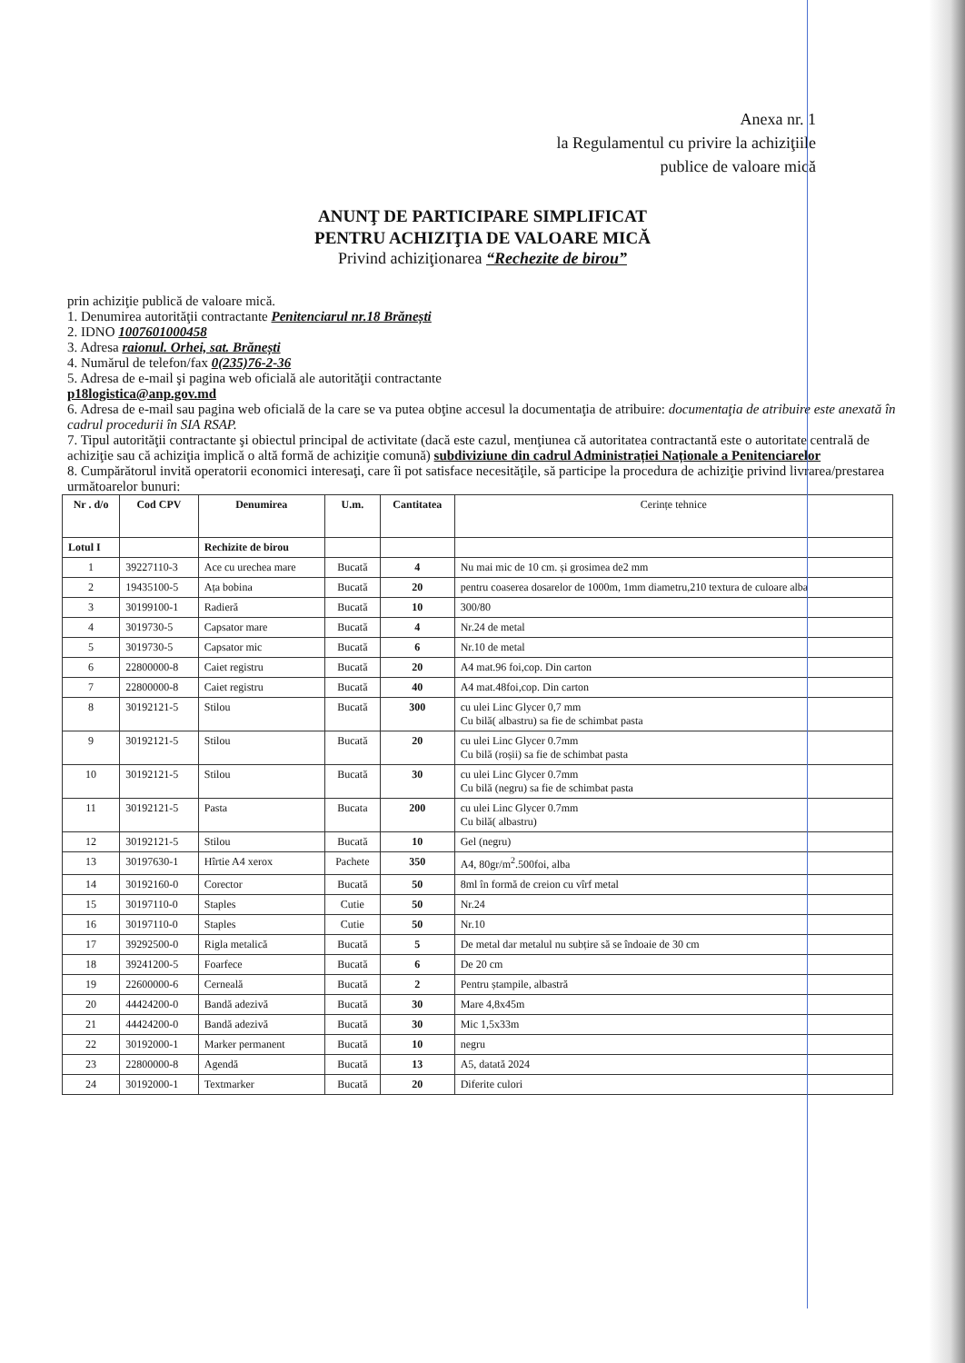Anexa nr. 1
la Regulamentul cu privire la achiziţiile
publice de valoare mică
ANUNŢ DE PARTICIPARE SIMPLIFICAT
PENTRU ACHIZIŢIA DE VALOARE MICĂ
Privind achiziţionarea “Rechezite de birou”
prin achiziţie publică de valoare mică.
1. Denumirea autorităţii contractante Penitenciarul nr.18 Brănești
2. IDNO 1007601000458
3. Adresa raionul. Orhei, sat. Brănești
4. Numărul de telefon/fax 0(235)76-2-36
5. Adresa de e-mail şi pagina web oficială ale autorităţii contractante
p18logistica@anp.gov.md
6. Adresa de e-mail sau pagina web oficială de la care se va putea obţine accesul la documentaţia de atribuire: documentaţia de atribuire este anexată în cadrul procedurii în SIA RSAP.
7. Tipul autorităţii contractante şi obiectul principal de activitate (dacă este cazul, menţiunea că autoritatea contractantă este o autoritate centrală de achiziţie sau că achiziţia implică o altă formă de achiziţie comună) subdiviziune din cadrul Administrației Naționale a Penitenciarelor
8. Cumpărătorul invită operatorii economici interesaţi, care îi pot satisface necesităţile, să participe la procedura de achiziţie privind livrarea/prestarea următoarelor bunuri:
| Nr . d/o | Cod CPV | Denumirea | U.m. | Cantitatea | Cerințe tehnice |
| --- | --- | --- | --- | --- | --- |
| Lotul I | | Rechizite de birou | | | |
| 1 | 39227110-3 | Ace cu urechea mare | Bucată | 4 | Nu mai mic de 10 cm. și grosimea de2 mm |
| 2 | 19435100-5 | Ața bobina | Bucată | 20 | pentru coaserea dosarelor de 1000m, 1mm diametru,210 textura de culoare alba |
| 3 | 30199100-1 | Radieră | Bucată | 10 | 300/80 |
| 4 | 3019730-5 | Capsator mare | Bucată | 4 | Nr.24 de metal |
| 5 | 3019730-5 | Capsator mic | Bucată | 6 | Nr.10 de metal |
| 6 | 22800000-8 | Caiet registru | Bucată | 20 | A4 mat.96 foi,cop. Din carton |
| 7 | 22800000-8 | Caiet registru | Bucată | 40 | A4 mat.48foi,cop. Din carton |
| 8 | 30192121-5 | Stilou | Bucată | 300 | cu ulei Linc Glycer 0,7 mm Cu bilă( albastru) sa fie de schimbat pasta |
| 9 | 30192121-5 | Stilou | Bucată | 20 | cu ulei Linc Glycer 0.7mm Cu bilă (roșii) sa fie de schimbat pasta |
| 10 | 30192121-5 | Stilou | Bucată | 30 | cu ulei Linc Glycer 0.7mm Cu bilă (negru) sa fie de schimbat pasta |
| 11 | 30192121-5 | Pasta | Bucata | 200 | cu ulei Linc Glycer 0.7mm Cu bilă( albastru) |
| 12 | 30192121-5 | Stilou | Bucată | 10 | Gel (negru) |
| 13 | 30197630-1 | Hîrtie A4 xerox | Pachete | 350 | A4, 80gr/m<sup>2</sup>.500foi, alba |
| 14 | 30192160-0 | Corector | Bucată | 50 | 8ml în formă de creion cu vîrf metal |
| 15 | 30197110-0 | Staples | Cutie | 50 | Nr.24 |
| 16 | 30197110-0 | Staples | Cutie | 50 | Nr.10 |
| 17 | 39292500-0 | Rigla metalică | Bucată | 5 | De metal dar metalul nu subțire să se îndoaie de 30 cm |
| 18 | 39241200-5 | Foarfece | Bucată | 6 | De 20 cm |
| 19 | 22600000-6 | Cerneală | Bucată | 2 | Pentru ștampile, albastră |
| 20 | 44424200-0 | Bandă adezivă | Bucată | 30 | Mare 4,8x45m |
| 21 | 44424200-0 | Bandă adezivă | Bucată | 30 | Mic 1,5x33m |
| 22 | 30192000-1 | Marker permanent | Bucată | 10 | negru |
| 23 | 22800000-8 | Agendă | Bucată | 13 | A5, datată 2024 |
| 24 | 30192000-1 | Textmarker | Bucată | 20 | Diferite culori |